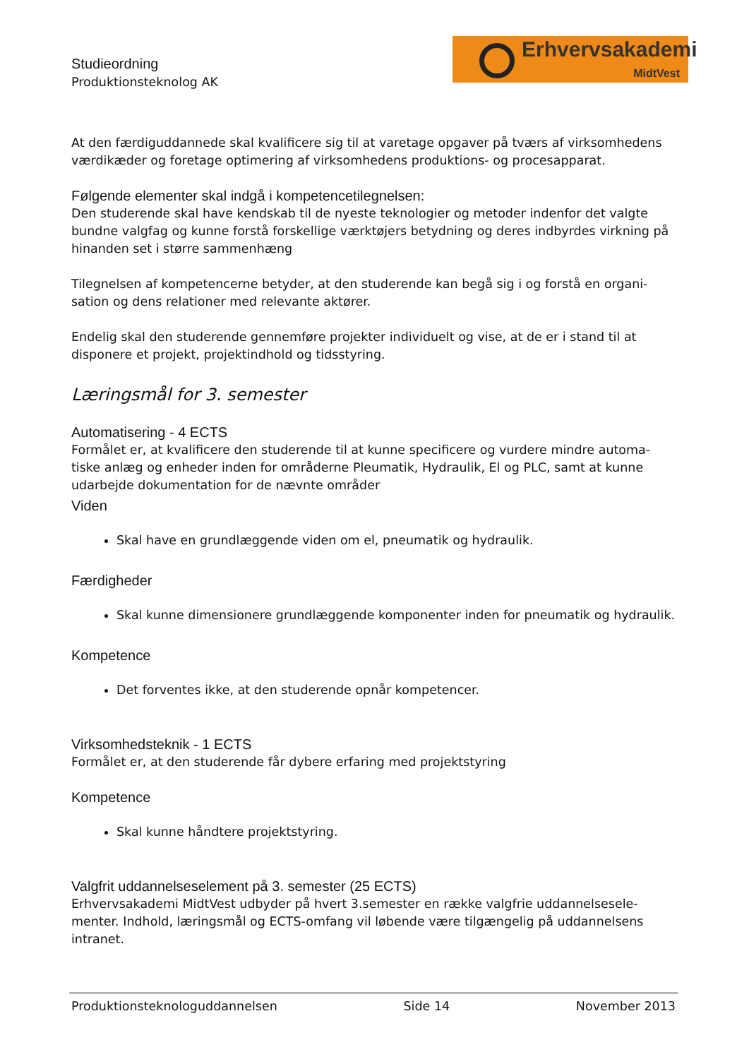Studieordning
Produktionsteknolog AK
Erhvervsakademi
MidtVest
At den færdiguddannede skal kvalificere sig til at varetage opgaver på tværs af virksomhedens værdikæder og foretage optimering af virksomhedens produktions- og procesapparat.
Følgende elementer skal indgå i kompetencetilegnelsen:
Den studerende skal have kendskab til de nyeste teknologier og metoder indenfor det valgte bundne valgfag og kunne forstå forskellige værktøjers betydning og deres indbyrdes virkning på hinanden set i større sammenhæng
Tilegnelsen af kompetencerne betyder, at den studerende kan begå sig i og forstå en organi-sation og dens relationer med relevante aktører.
Endelig skal den studerende gennemføre projekter individuelt og vise, at de er i stand til at disponere et projekt, projektindhold og tidsstyring.
Læringsmål for 3. semester
Automatisering - 4 ECTS
Formålet er, at kvalificere den studerende til at kunne specificere og vurdere mindre automa-tiske anlæg og enheder inden for områderne Pleumatik, Hydraulik, El og PLC, samt at kunne udarbejde dokumentation for de nævnte områder
Viden
Skal have en grundlæggende viden om el, pneumatik og hydraulik.
Færdigheder
Skal kunne dimensionere grundlæggende komponenter inden for pneumatik og hydraulik.
Kompetence
Det forventes ikke, at den studerende opnår kompetencer.
Virksomhedsteknik - 1 ECTS
Formålet er, at den studerende får dybere erfaring med projektstyring
Kompetence
Skal kunne håndtere projektstyring.
Valgfrit uddannelseselement på 3. semester (25 ECTS)
Erhvervsakademi MidtVest udbyder på hvert 3.semester en række valgfrie uddannelsesele-menter. Indhold, læringsmål og ECTS-omfang vil løbende være tilgængelig på uddannelsens intranet.
Produktionsteknologuddannelsen Side 14 November 2013